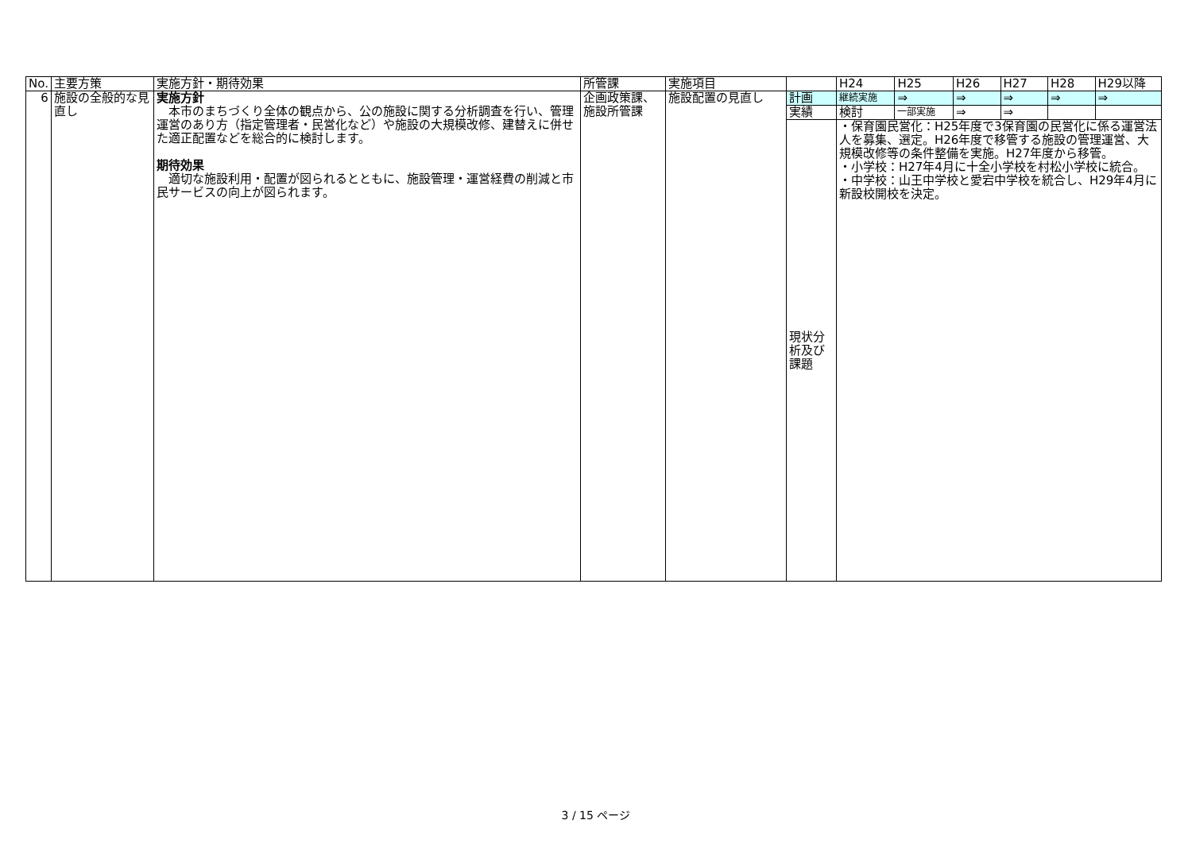| No. | 主要方策 | 実施方針・期待効果 | 所管課 | 実施項目 | | H24 | H25 | H26 | H27 | H28 | H29以降 |
| --- | --- | --- | --- | --- | --- | --- | --- | --- | --- | --- | --- |
| 6 | 施設の全般的な見直し | 実施方針 本市のまちづくり全体の観点から、公の施設に関する分析調査を行い、管理運営のあり方（指定管理者・民営化など）や施設の大規模改修、建替えに併せた適正配置などを総合的に検討します。 期待効果 適切な施設利用・配置が図られるとともに、施設管理・運営経費の削減と市民サービスの向上が図られます。 | 企画政策課、施設所管課 | 施設配置の見直し | 計画 | 継続実施 | ⇒ | ⇒ | ⇒ | ⇒ | ⇒ |
| | | | | | 実績 | 検討 | 一部実施 | ⇒ | ⇒ | | |
| | | | | | 現状分析及び課題 | ・保育園民営化：H25年度で3保育園の民営化に係る運営法人を募集、選定。H26年度で移管する施設の管理運営、大規模改修等の条件整備を実施。H27年度から移管。 ・小学校：H27年4月に十全小学校を村松小学校に統合。 ・中学校：山王中学校と愛宕中学校を統合し、H29年4月に新設校開校を決定。 | | | | | |
3 / 15 ページ